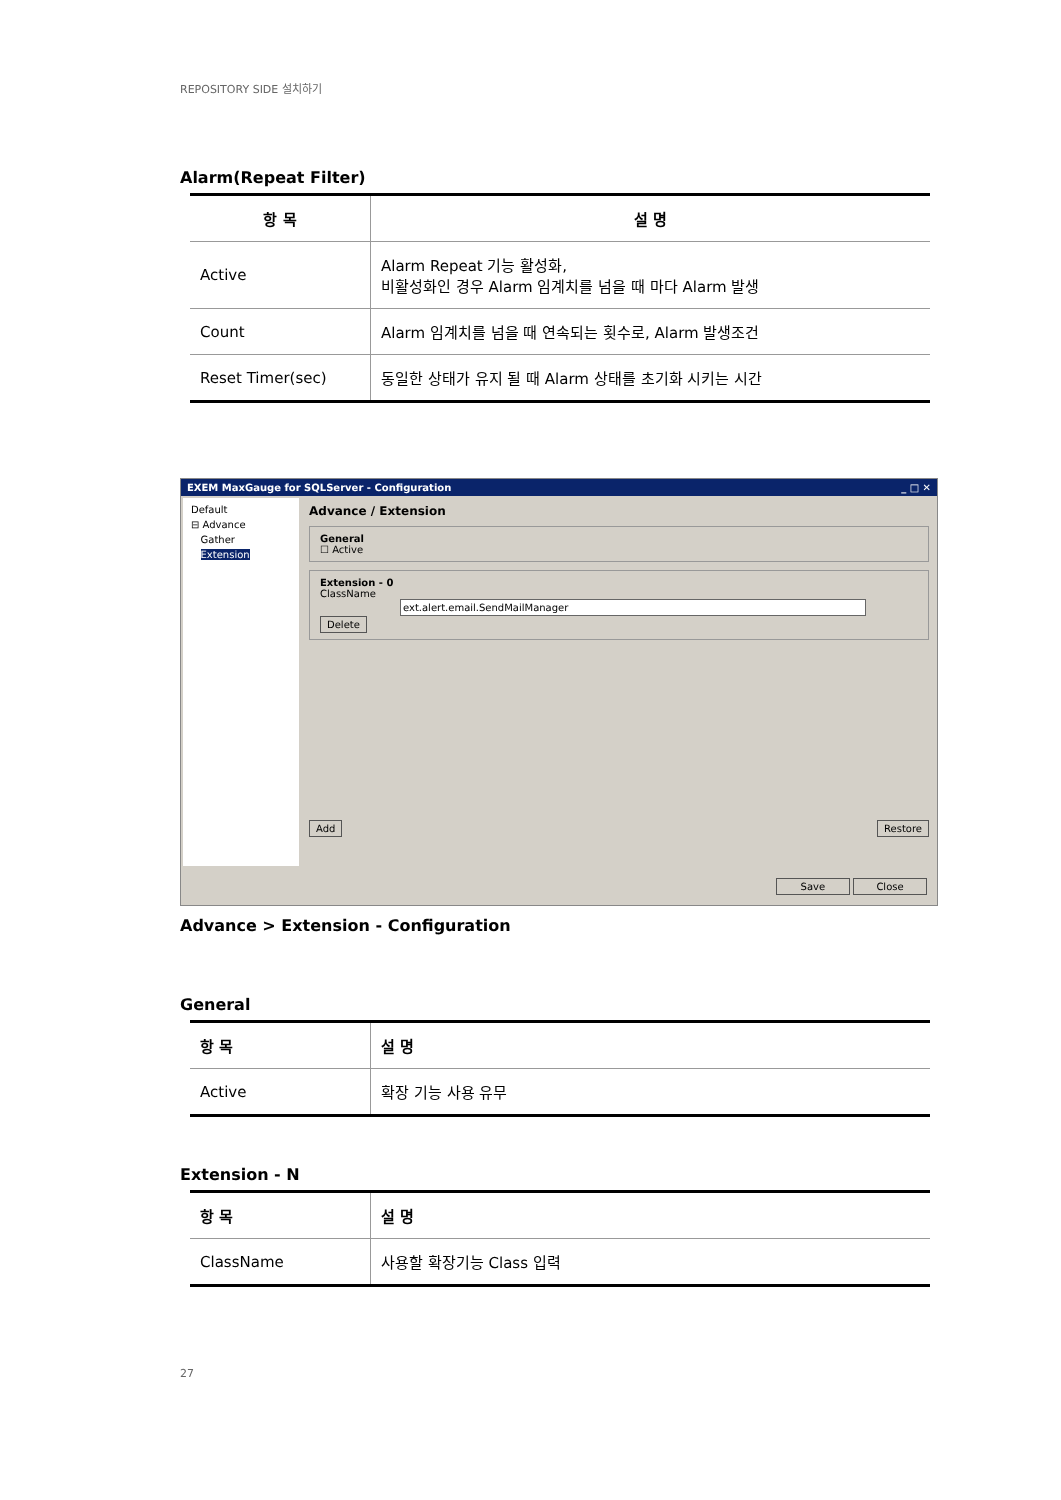REPOSITORY SIDE 설치하기
Alarm(Repeat Filter)
| 항 목 | 설 명 |
| --- | --- |
| Active | Alarm Repeat 기능 활성화, 비활성화인 경우 Alarm 임계치를 넘을 때 마다 Alarm 발생 |
| Count | Alarm 임계치를 넘을 때 연속되는 횟수로, Alarm 발생조건 |
| Reset Timer(sec) | 동일한 상태가 유지 될 때 Alarm 상태를 초기화 시키는 시간 |
EXEM MaxGauge for SQLServer - Configuration _ □ ✕
Default
⊟ Advance
Gather
Extension
Advance / Extension
General
☐ Active
Extension - 0
ClassName ext.alert.email.SendMailManager
Delete
Add Restore
Save Close
Advance > Extension - Configuration
General
| 항 목 | 설 명 |
| --- | --- |
| Active | 확장 기능 사용 유무 |
Extension - N
| 항 목 | 설 명 |
| --- | --- |
| ClassName | 사용할 확장기능 Class 입력 |
27